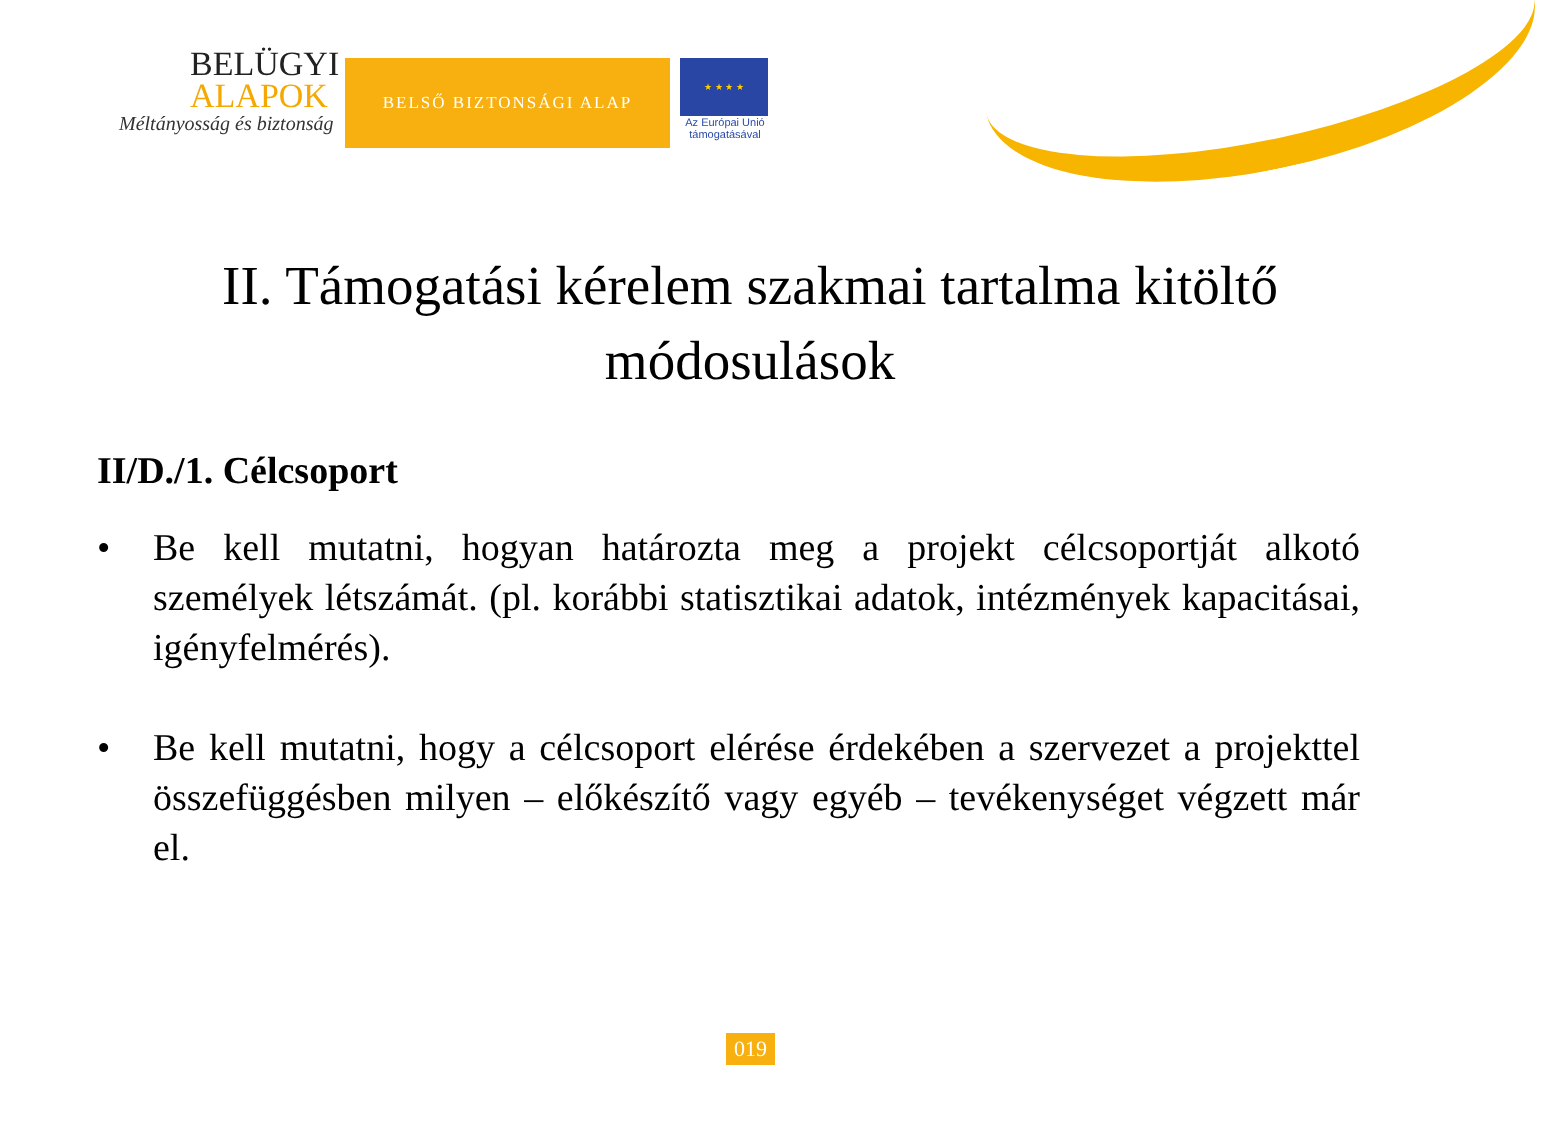BELÜGYI
ALAPOK
Méltányosság és biztonság
BELSŐ BIZTONSÁGI ALAP
★ ★ ★ ★
Az Európai Unió támogatásával
II. Támogatási kérelem szakmai tartalma kitöltő módosulások
II/D./1. Célcsoport
• Be kell mutatni, hogyan határozta meg a projekt célcsoportját alkotó személyek létszámát. (pl. korábbi statisztikai adatok, intézmények kapacitásai, igényfelmérés).
• Be kell mutatni, hogy a célcsoport elérése érdekében a szervezet a projekttel összefüggésben milyen – előkészítő vagy egyéb – tevékenységet végzett már el.
019